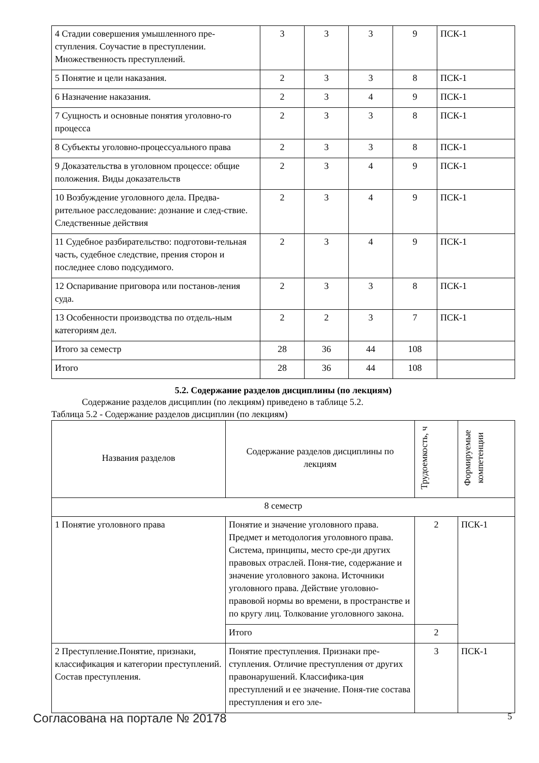| 4 Стадии совершения умышленного пре-ступления. Соучастие в преступлении. Множественность преступлений. | 3 | 3 | 3 | 9 | ПСК-1 |
| 5 Понятие и цели наказания. | 2 | 3 | 3 | 8 | ПСК-1 |
| 6 Назначение наказания. | 2 | 3 | 4 | 9 | ПСК-1 |
| 7 Сущность и основные понятия уголовно-го процесса | 2 | 3 | 3 | 8 | ПСК-1 |
| 8 Субъекты уголовно-процессуального права | 2 | 3 | 3 | 8 | ПСК-1 |
| 9 Доказательства в уголовном процессе: общие положения. Виды доказательств | 2 | 3 | 4 | 9 | ПСК-1 |
| 10 Возбуждение уголовного дела. Предва-рительное расследование: дознание и след-ствие. Следственные действия | 2 | 3 | 4 | 9 | ПСК-1 |
| 11 Судебное разбирательство: подготови-тельная часть, судебное следствие, прения сторон и последнее слово подсудимого. | 2 | 3 | 4 | 9 | ПСК-1 |
| 12 Оспаривание приговора или постанов-ления суда. | 2 | 3 | 3 | 8 | ПСК-1 |
| 13 Особенности производства по отдель-ным категориям дел. | 2 | 2 | 3 | 7 | ПСК-1 |
| Итого за семестр | 28 | 36 | 44 | 108 | |
| Итого | 28 | 36 | 44 | 108 | |
5.2. Содержание разделов дисциплины (по лекциям)
Содержание разделов дисциплин (по лекциям) приведено в таблице 5.2.
Таблица 5.2 - Содержание разделов дисциплин (по лекциям)
| Названия разделов | Содержание разделов дисциплины по лекциям | Трудоемкость, ч | Формируемые компетенции |
| --- | --- | --- | --- |
| 8 семестр | | | |
| 1 Понятие уголовного права | Понятие и значение уголовного права. Предмет и методология уголовного права. Система, принципы, место сре-ди других правовых отраслей. Поня-тие, содержание и значение уголовного закона. Источники уголовного права. Действие уголовно-правовой нормы во времени, в пространстве и по кругу лиц. Толкование уголовного закона. | 2 | ПСК-1 |
| | Итого | 2 | |
| 2 Преступление.Понятие, признаки, классификация и категории преступлений. Состав преступления. | Понятие преступления. Признаки пре-ступления. Отличие преступления от других правонарушений. Классифика-ция преступлений и ее значение. Поня-тие состава преступления и его эле- | 3 | ПСК-1 |
Согласована на портале № 20178 5